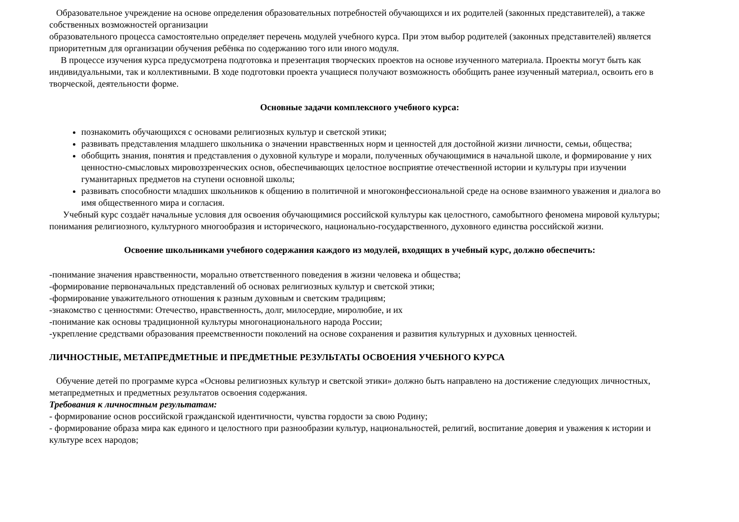Образовательное учреждение на основе определения образовательных потребностей обучающихся и их родителей (законных представителей), а также собственных возможностей организации
образовательного процесса самостоятельно определяет перечень модулей учебного курса. При этом выбор родителей (законных представителей) является приоритетным для организации обучения ребёнка по содержанию того или иного модуля.
В процессе изучения курса предусмотрена подготовка и презентация творческих проектов на основе изученного материала. Проекты могут быть как индивидуальными, так и коллективными. В ходе подготовки проекта учащиеся получают возможность обобщить ранее изученный материал, освоить его в творческой, деятельности форме.
Основные задачи комплексного учебного курса:
познакомить обучающихся с основами религиозных культур и светской этики;
развивать представления младшего школьника о значении нравственных норм и ценностей для достойной жизни личности, семьи, общества;
обобщить знания, понятия и представления о духовной культуре и морали, полученных обучающимися в начальной школе, и формирование у них ценностно-смысловых мировоззренческих основ, обеспечивающих целостное восприятие отечественной истории и культуры при изучении гуманитарных предметов на ступени основной школы;
развивать способности младших школьников к общению в политичной и многоконфессиональной среде на основе взаимного уважения и диалога во имя общественного мира и согласия.
Учебный курс создаёт начальные условия для освоения обучающимися российской культуры как целостного, самобытного феномена мировой культуры; понимания религиозного, культурного многообразия и исторического, национально-государственного, духовного единства российской жизни.
Освоение школьниками учебного содержания каждого из модулей, входящих в учебный курс, должно обеспечить:
-понимание значения нравственности, морально ответственного поведения в жизни человека и общества;
-формирование первоначальных представлений об основах религиозных культур и светской этики;
-формирование уважительного отношения к разным духовным и светским традициям;
-знакомство с ценностями: Отечество, нравственность, долг, милосердие, миролюбие, и их
-понимание как основы традиционной культуры многонационального народа России;
-укрепление средствами образования преемственности поколений на основе сохранения и развития культурных и духовных ценностей.
ЛИЧНОСТНЫЕ, МЕТАПРЕДМЕТНЫЕ И ПРЕДМЕТНЫЕ РЕЗУЛЬТАТЫ ОСВОЕНИЯ УЧЕБНОГО КУРСА
Обучение детей по программе курса «Основы религиозных культур и светской этики» должно быть направлено на достижение следующих личностных, метапредметных и предметных результатов освоения содержания.
Требования к личностным результатам:
- формирование основ российской гражданской идентичности, чувства гордости за свою Родину;
- формирование образа мира как единого и целостного при разнообразии культур, национальностей, религий, воспитание доверия и уважения к истории и культуре всех народов;